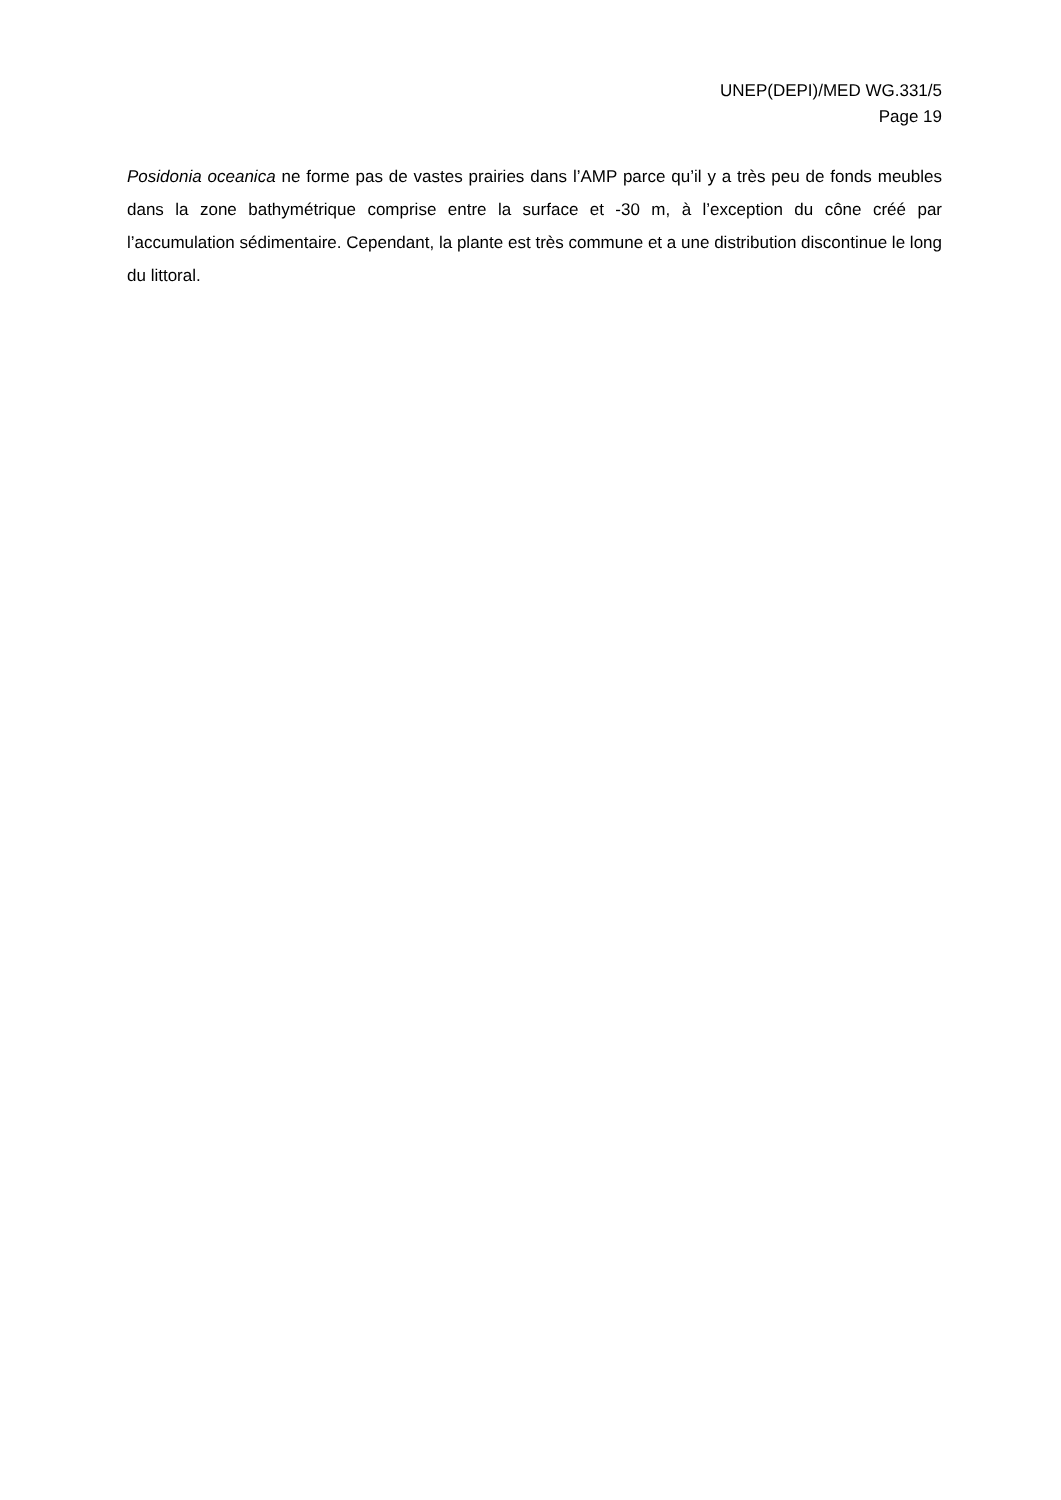UNEP(DEPI)/MED WG.331/5
Page 19
Posidonia oceanica ne forme pas de vastes prairies dans l’AMP parce qu’il y a très peu de fonds meubles dans la zone bathymétrique comprise entre la surface et -30 m, à l’exception du cône créé par l’accumulation sédimentaire. Cependant, la plante est très commune et a une distribution discontinue le long du littoral.